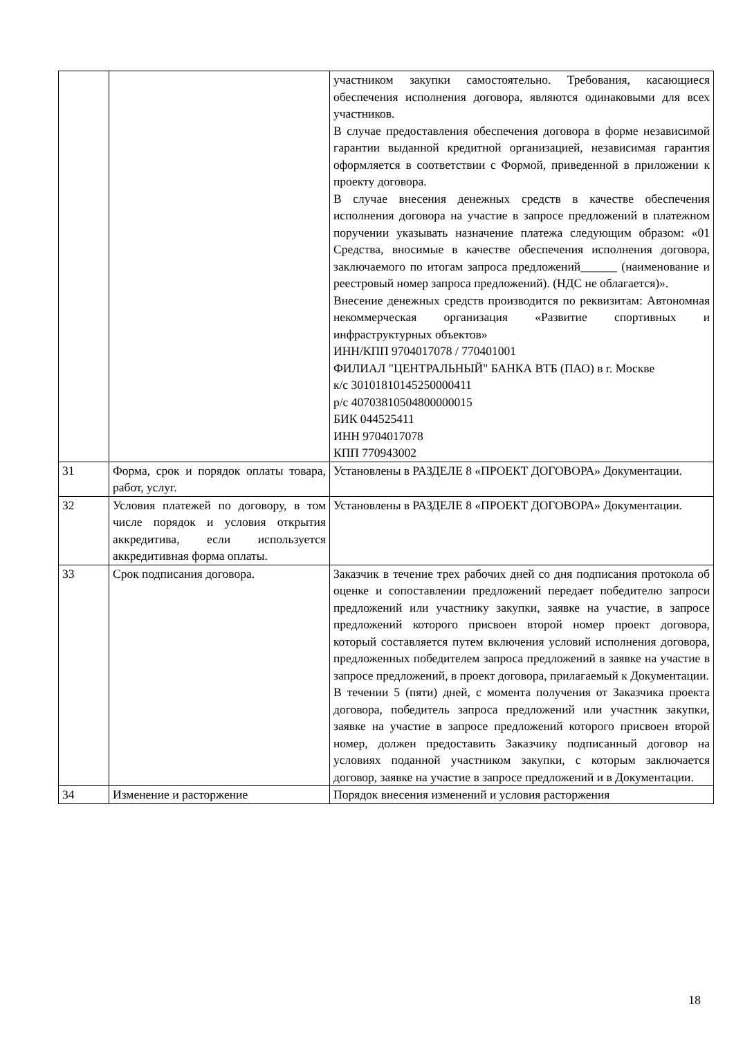| | | участником закупки самостоятельно. Требования, касающиеся обеспечения исполнения договора, являются одинаковыми для всех участников. В случае предоставления обеспечения договора в форме независимой гарантии выданной кредитной организацией, независимая гарантия оформляется в соответствии с Формой, приведенной в приложении к проекту договора. В случае внесения денежных средств в качестве обеспечения исполнения договора на участие в запросе предложений в платежном поручении указывать назначение платежа следующим образом: «01 Средства, вносимые в качестве обеспечения исполнения договора, заключаемого по итогам запроса предложений______ (наименование и реестровый номер запроса предложений). (НДС не облагается)». Внесение денежных средств производится по реквизитам: Автономная некоммерческая организация «Развитие спортивных и инфраструктурных объектов» ИНН/КПП 9704017078 / 770401001 ФИЛИАЛ "ЦЕНТРАЛЬНЫЙ" БАНКА ВТБ (ПАО) в г. Москве к/с 30101810145250000411 р/с 40703810504800000015 БИК 044525411 ИНН 9704017078 КПП 770943002 |
| 31 | Форма, срок и порядок оплаты товара, работ, услуг. | Установлены в РАЗДЕЛЕ 8 «ПРОЕКТ ДОГОВОРА» Документации. |
| 32 | Условия платежей по договору, в том числе порядок и условия открытия аккредитива, если используется аккредитивная форма оплаты. | Установлены в РАЗДЕЛЕ 8 «ПРОЕКТ ДОГОВОРА» Документации. |
| 33 | Срок подписания договора. | Заказчик в течение трех рабочих дней со дня подписания протокола об оценке и сопоставлении предложений передает победителю запроси предложений или участнику закупки, заявке на участие, в запросе предложений которого присвоен второй номер проект договора, который составляется путем включения условий исполнения договора, предложенных победителем запроса предложений в заявке на участие в запросе предложений, в проект договора, прилагаемый к Документации. В течении 5 (пяти) дней, с момента получения от Заказчика проекта договора, победитель запроса предложений или участник закупки, заявке на участие в запросе предложений которого присвоен второй номер, должен предоставить Заказчику подписанный договор на условиях поданной участником закупки, с которым заключается договор, заявке на участие в запросе предложений и в Документации. |
| 34 | Изменение и расторжение | Порядок внесения изменений и условия расторжения |
18